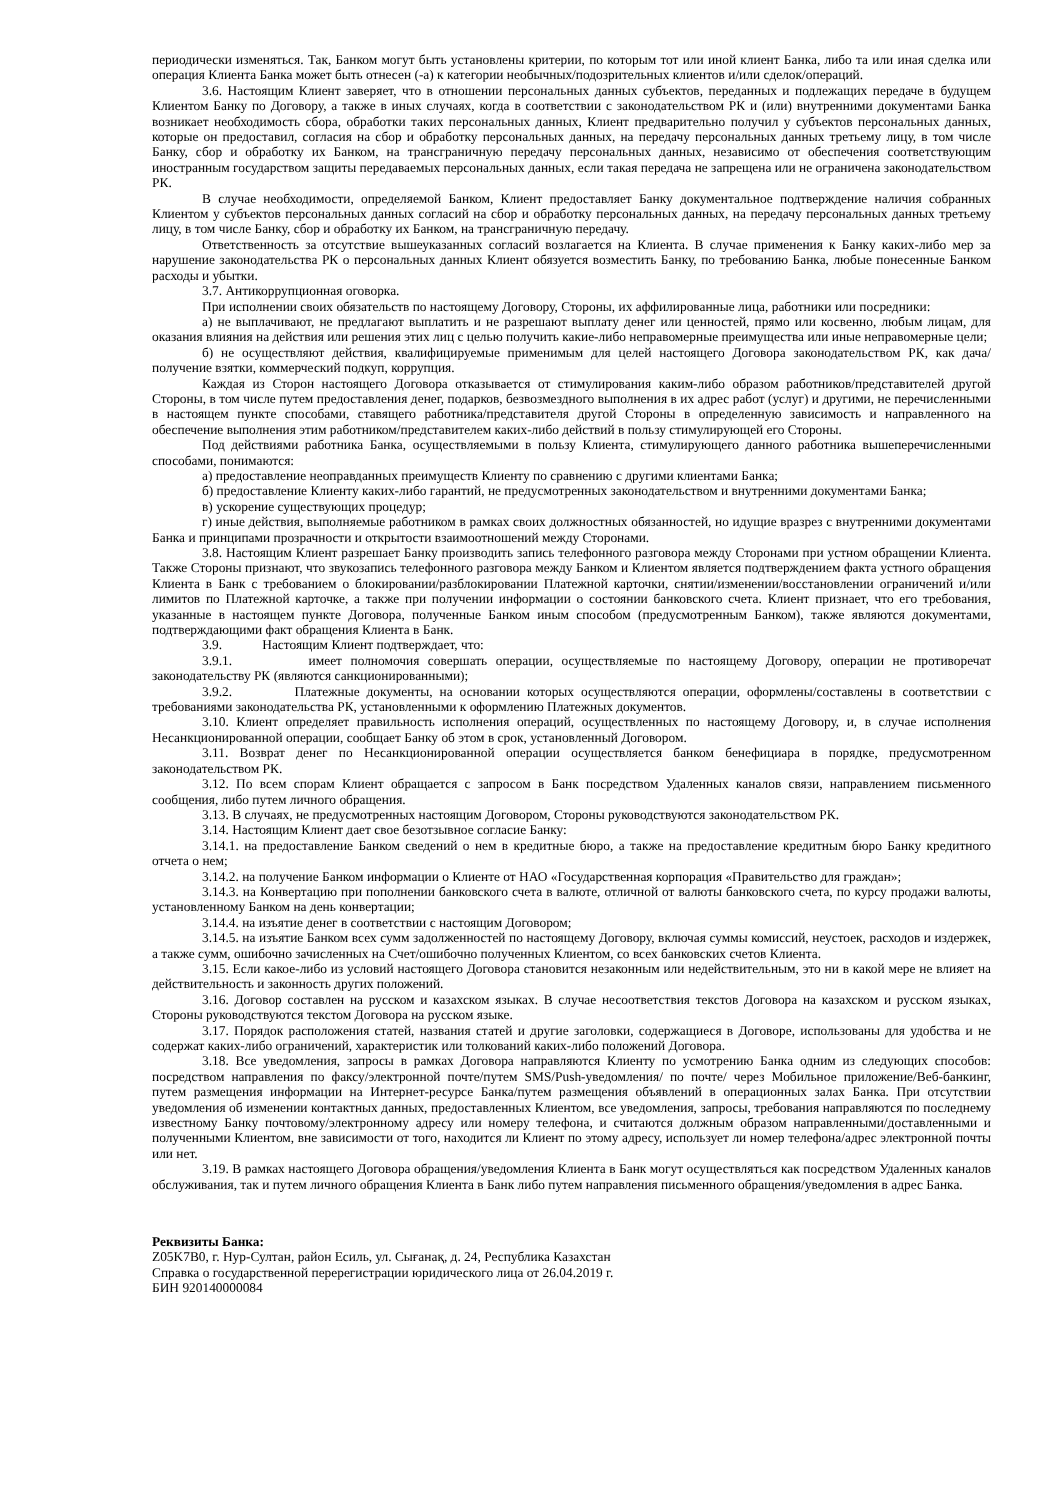периодически изменяться. Так, Банком могут быть установлены критерии, по которым тот или иной клиент Банка, либо та или иная сделка или операция Клиента Банка может быть отнесен (-а) к категории необычных/подозрительных клиентов и/или сделок/операций.
3.6. Настоящим Клиент заверяет, что в отношении персональных данных субъектов, переданных и подлежащих передаче в будущем Клиентом Банку по Договору, а также в иных случаях, когда в соответствии с законодательством РК и (или) внутренними документами Банка возникает необходимость сбора, обработки таких персональных данных, Клиент предварительно получил у субъектов персональных данных, которые он предоставил, согласия на сбор и обработку персональных данных, на передачу персональных данных третьему лицу, в том числе Банку, сбор и обработку их Банком, на трансграничную передачу персональных данных, независимо от обеспечения соответствующим иностранным государством защиты передаваемых персональных данных, если такая передача не запрещена или не ограничена законодательством РК.
В случае необходимости, определяемой Банком, Клиент предоставляет Банку документальное подтверждение наличия собранных Клиентом у субъектов персональных данных согласий на сбор и обработку персональных данных, на передачу персональных данных третьему лицу, в том числе Банку, сбор и обработку их Банком, на трансграничную передачу.
Ответственность за отсутствие вышеуказанных согласий возлагается на Клиента. В случае применения к Банку каких-либо мер за нарушение законодательства РК о персональных данных Клиент обязуется возместить Банку, по требованию Банка, любые понесенные Банком расходы и убытки.
3.7. Антикоррупционная оговорка.
При исполнении своих обязательств по настоящему Договору, Стороны, их аффилированные лица, работники или посредники:
а) не выплачивают, не предлагают выплатить и не разрешают выплату денег или ценностей, прямо или косвенно, любым лицам, для оказания влияния на действия или решения этих лиц с целью получить какие-либо неправомерные преимущества или иные неправомерные цели;
б) не осуществляют действия, квалифицируемые применимым для целей настоящего Договора законодательством РК, как дача/получение взятки, коммерческий подкуп, коррупция.
Каждая из Сторон настоящего Договора отказывается от стимулирования каким-либо образом работников/представителей другой Стороны, в том числе путем предоставления денег, подарков, безвозмездного выполнения в их адрес работ (услуг) и другими, не перечисленными в настоящем пункте способами, ставящего работника/представителя другой Стороны в определенную зависимость и направленного на обеспечение выполнения этим работником/представителем каких-либо действий в пользу стимулирующей его Стороны.
Под действиями работника Банка, осуществляемыми в пользу Клиента, стимулирующего данного работника вышеперечисленными способами, понимаются:
а) предоставление неоправданных преимуществ Клиенту по сравнению с другими клиентами Банка;
б) предоставление Клиенту каких-либо гарантий, не предусмотренных законодательством и внутренними документами Банка;
в) ускорение существующих процедур;
г) иные действия, выполняемые работником в рамках своих должностных обязанностей, но идущие вразрез с внутренними документами Банка и принципами прозрачности и открытости взаимоотношений между Сторонами.
3.8. Настоящим Клиент разрешает Банку производить запись телефонного разговора между Сторонами при устном обращении Клиента. Также Стороны признают, что звукозапись телефонного разговора между Банком и Клиентом является подтверждением факта устного обращения Клиента в Банк с требованием о блокировании/разблокировании Платежной карточки, снятии/изменении/восстановлении ограничений и/или лимитов по Платежной карточке, а также при получении информации о состоянии банковского счета. Клиент признает, что его требования, указанные в настоящем пункте Договора, полученные Банком иным способом (предусмотренным Банком), также являются документами, подтверждающими факт обращения Клиента в Банк.
3.9. Настоящим Клиент подтверждает, что:
3.9.1. имеет полномочия совершать операции, осуществляемые по настоящему Договору, операции не противоречат законодательству РК (являются санкционированными);
3.9.2. Платежные документы, на основании которых осуществляются операции, оформлены/составлены в соответствии с требованиями законодательства РК, установленными к оформлению Платежных документов.
3.10. Клиент определяет правильность исполнения операций, осуществленных по настоящему Договору, и, в случае исполнения Несанкционированной операции, сообщает Банку об этом в срок, установленный Договором.
3.11. Возврат денег по Несанкционированной операции осуществляется банком бенефициара в порядке, предусмотренном законодательством РК.
3.12. По всем спорам Клиент обращается с запросом в Банк посредством Удаленных каналов связи, направлением письменного сообщения, либо путем личного обращения.
3.13. В случаях, не предусмотренных настоящим Договором, Стороны руководствуются законодательством РК.
3.14. Настоящим Клиент дает свое безотзывное согласие Банку:
3.14.1. на предоставление Банком сведений о нем в кредитные бюро, а также на предоставление кредитным бюро Банку кредитного отчета о нем;
3.14.2. на получение Банком информации о Клиенте от НАО «Государственная корпорация «Правительство для граждан»;
3.14.3. на Конвертацию при пополнении банковского счета в валюте, отличной от валюты банковского счета, по курсу продажи валюты, установленному Банком на день конвертации;
3.14.4. на изъятие денег в соответствии с настоящим Договором;
3.14.5. на изъятие Банком всех сумм задолженностей по настоящему Договору, включая суммы комиссий, неустоек, расходов и издержек, а также сумм, ошибочно зачисленных на Счет/ошибочно полученных Клиентом, со всех банковских счетов Клиента.
3.15. Если какое-либо из условий настоящего Договора становится незаконным или недействительным, это ни в какой мере не влияет на действительность и законность других положений.
3.16. Договор составлен на русском и казахском языках. В случае несоответствия текстов Договора на казахском и русском языках, Стороны руководствуются текстом Договора на русском языке.
3.17. Порядок расположения статей, названия статей и другие заголовки, содержащиеся в Договоре, использованы для удобства и не содержат каких-либо ограничений, характеристик или толкований каких-либо положений Договора.
3.18. Все уведомления, запросы в рамках Договора направляются Клиенту по усмотрению Банка одним из следующих способов: посредством направления по факсу/электронной почте/путем SMS/Push-уведомления/ по почте/ через Мобильное приложение/Веб-банкинг, путем размещения информации на Интернет-ресурсе Банка/путем размещения объявлений в операционных залах Банка. При отсутствии уведомления об изменении контактных данных, предоставленных Клиентом, все уведомления, запросы, требования направляются по последнему известному Банку почтовому/электронному адресу или номеру телефона, и считаются должным образом направленными/доставленными и полученными Клиентом, вне зависимости от того, находится ли Клиент по этому адресу, использует ли номер телефона/адрес электронной почты или нет.
3.19. В рамках настоящего Договора обращения/уведомления Клиента в Банк могут осуществляться как посредством Удаленных каналов обслуживания, так и путем личного обращения Клиента в Банк либо путем направления письменного обращения/уведомления в адрес Банка.
Реквизиты Банка:
Z05K7B0, г. Нур-Султан, район Есиль, ул. Сығанақ, д. 24, Республика Казахстан
Справка о государственной перерегистрации юридического лица от 26.04.2019 г.
БИН 920140000084